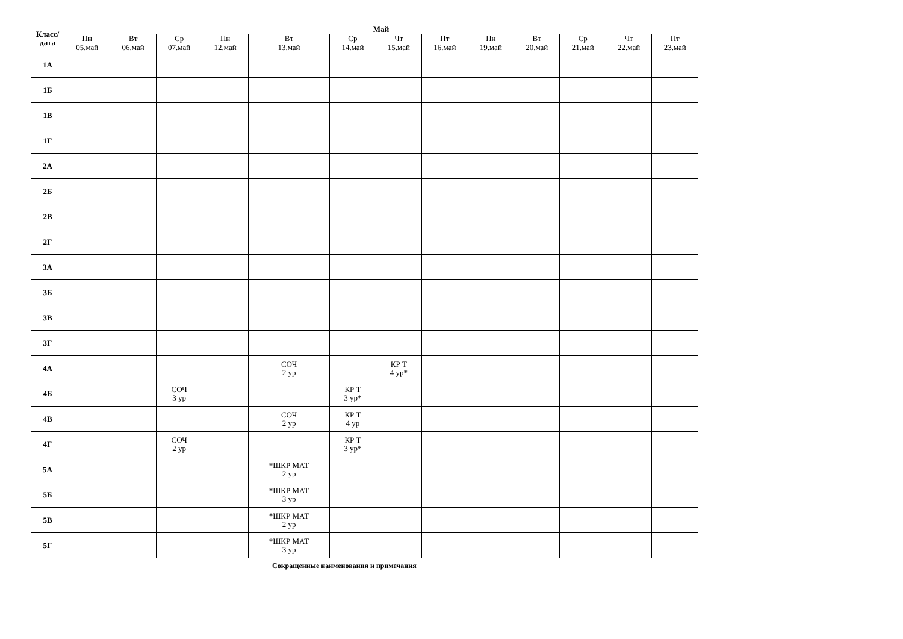| Класс/ дата | Май | | | | | | | | | | | | |
| --- | --- | --- | --- | --- | --- | --- | --- | --- | --- | --- | --- | --- | --- |
| | Пн | Вт | Ср | Пн | Вт | Ср | Чт | Пт | Пн | Вт | Ср | Чт | Пт |
| | 05.май | 06.май | 07.май | 12.май | 13.май | 14.май | 15.май | 16.май | 19.май | 20.май | 21.май | 22.май | 23.май |
| 1А | | | | | | | | | | | | | |
| 1Б | | | | | | | | | | | | | |
| 1В | | | | | | | | | | | | | |
| 1Г | | | | | | | | | | | | | |
| 2А | | | | | | | | | | | | | |
| 2Б | | | | | | | | | | | | | |
| 2В | | | | | | | | | | | | | |
| 2Г | | | | | | | | | | | | | |
| 3А | | | | | | | | | | | | | |
| 3Б | | | | | | | | | | | | | |
| 3В | | | | | | | | | | | | | |
| 3Г | | | | | | | | | | | | | |
| 4А | | | | | СОЧ 2 ур | | КР Т 4 ур* | | | | | | |
| 4Б | | | СОЧ 3 ур | | | КР Т 3 ур* | | | | | | | |
| 4В | | | | | СОЧ 2 ур | КР Т 4 ур | | | | | | | |
| 4Г | | | СОЧ 2 ур | | | КР Т 3 ур* | | | | | | | |
| 5А | | | | | *ШКР МАТ 2 ур | | | | | | | | |
| 5Б | | | | | *ШКР МАТ 3 ур | | | | | | | | |
| 5В | | | | | *ШКР МАТ 2 ур | | | | | | | | |
| 5Г | | | | | *ШКР МАТ 3 ур | | | | | | | | |
Сокращенные наименования и примечания